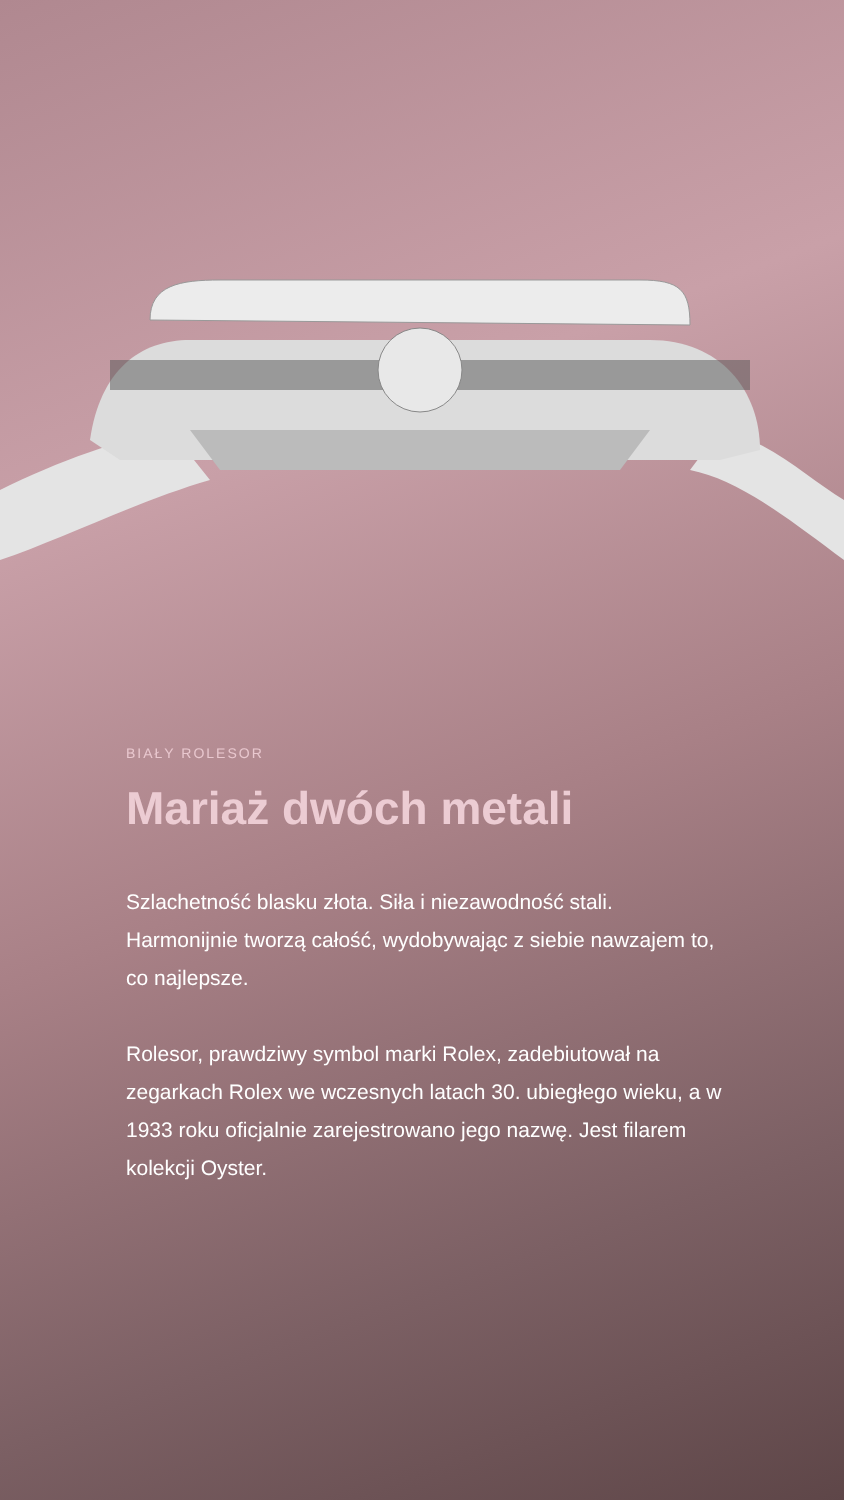BIAŁY ROLESOR
Mariaż dwóch metali
Szlachetność blasku złota. Siła i niezawodność stali. Harmonijnie tworzą całość, wydobywając z siebie nawzajem to, co najlepsze.
Rolesor, prawdziwy symbol marki Rolex, zadebiutował na zegarkach Rolex we wczesnych latach 30. ubiegłego wieku, a w 1933 roku oficjalnie zarejestrowano jego nazwę. Jest filarem kolekcji Oyster.